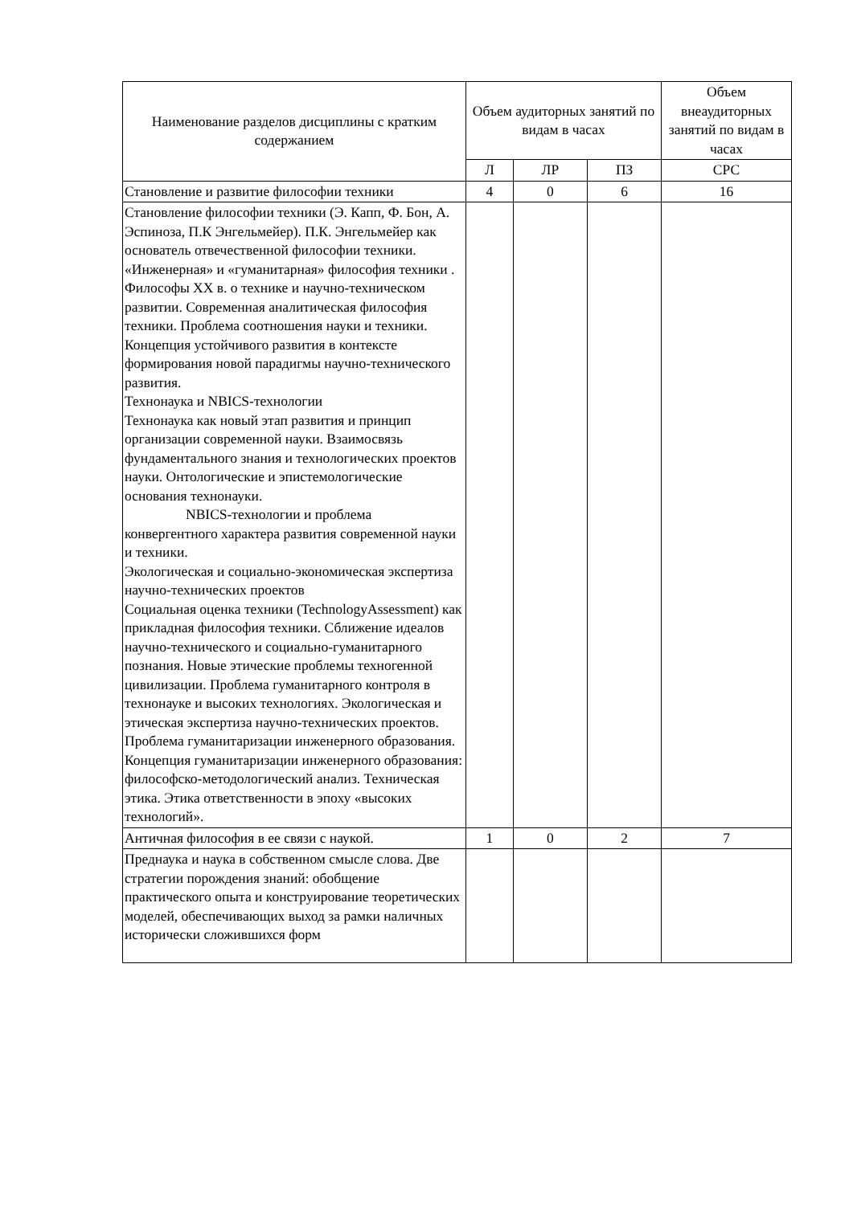| Наименование разделов дисциплины с кратким содержанием | Объем аудиторных занятий по видам в часах | | | Объем внеаудиторных занятий по видам в часах |
| --- | --- | --- | --- | --- |
| | Л | ЛР | ПЗ | СРС |
| Становление и развитие философии техники | 4 | 0 | 6 | 16 |
| Становление философии техники (Э. Капп, Ф. Бон, А. Эспиноза, П.К Энгельмейер). П.К. Энгельмейер как основатель отвечественной философии техники. «Инженерная» и «гуманитарная» философия техники . Философы XX в. о технике и научно-техническом развитии. Современная аналитическая философия техники. Проблема соотношения науки и техники. Концепция устойчивого развития в контексте формирования новой парадигмы научно-технического развития. Технонаука и NBICS-технологии Технонаука как новый этап развития и принцип организации современной науки. Взаимосвязь фундаментального знания и технологических проектов науки. Онтологические и эпистемологические основания технонауки. NBICS-технологии и проблема конвергентного характера развития современной науки и техники. Экологическая и социально-экономическая экспертиза научно-технических проектов Социальная оценка техники (TechnologyAssessment) как прикладная философия техники. Сближение идеалов научно-технического и социально-гуманитарного познания. Новые этические проблемы техногенной цивилизации. Проблема гуманитарного контроля в технонауке и высоких технологиях. Экологическая и этическая экспертиза научно-технических проектов. Проблема гуманитаризации инженерного образования. Концепция гуманитаризации инженерного образования: философско-методологический анализ. Техническая этика. Этика ответственности в эпоху «высоких технологий». | | | | |
| Античная философия в ее связи с наукой. | 1 | 0 | 2 | 7 |
| Преднаука и наука в собственном смысле слова. Две стратегии порождения знаний: обобщение практического опыта и конструирование теоретических моделей, обеспечивающих выход за рамки наличных исторически сложившихся форм | | | | |